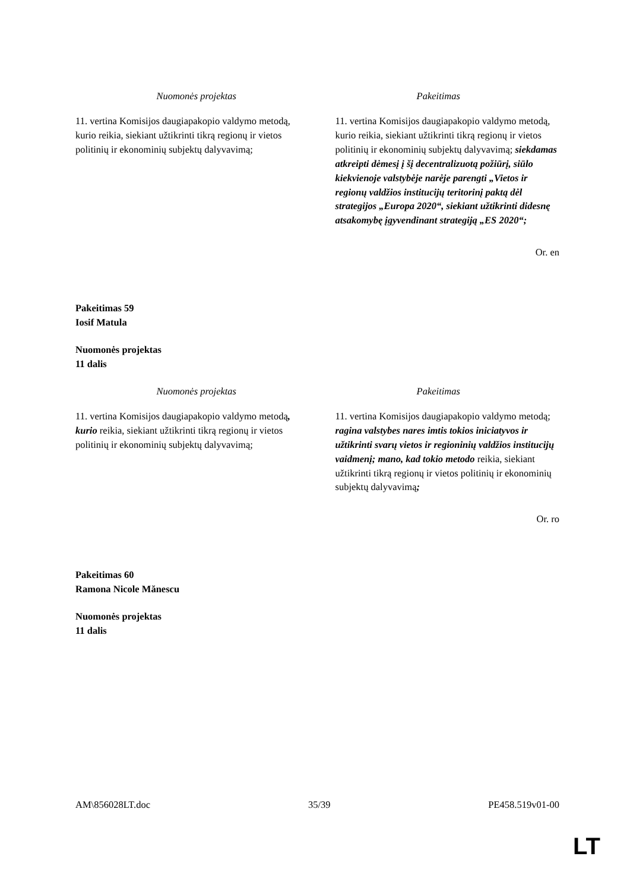| Nuomonės projektas | Pakeitimas |
| --- | --- |
| 11. vertina Komisijos daugiapakopio valdymo metodą, kurio reikia, siekiant užtikrinti tikrą regionų ir vietos politinių ir ekonominių subjektų dalyvavimą; | 11. vertina Komisijos daugiapakopio valdymo metodą, kurio reikia, siekiant užtikrinti tikrą regionų ir vietos politinių ir ekonominių subjektų dalyvavimą; siekdamas atkreipti dėmesį į šį decentralizuotą požiūrį, siūlo kiekvienoje valstybėje narėje parengti „Vietos ir regionų valdžios institucijų teritorinį paktą dėl strategijos „Europa 2020“, siekiant užtikrinti didesnę atsakomybę įgyvendinant strategiją „ES 2020“; |
Or. en
Pakeitimas 59
Iosif Matula
Nuomonės projektas
11 dalis
| Nuomonės projektas | Pakeitimas |
| --- | --- |
| 11. vertina Komisijos daugiapakopio valdymo metodą , kurio reikia, siekiant užtikrinti tikrą regionų ir vietos politinių ir ekonominių subjektų dalyvavimą; | 11. vertina Komisijos daugiapakopio valdymo metodą; ragina valstybes nares imtis tokios iniciatyvos ir užtikrinti svarų vietos ir regioninių valdžios institucijų vaidmenį; mano, kad tokio metodo reikia, siekiant užtikrinti tikrą regionų ir vietos politinių ir ekonominių subjektų dalyvavimą ; |
Or. ro
Pakeitimas 60
Ramona Nicole Mănescu
Nuomonės projektas
11 dalis
AM\856028LT.doc 35/39 PE458.519v01-00
LT